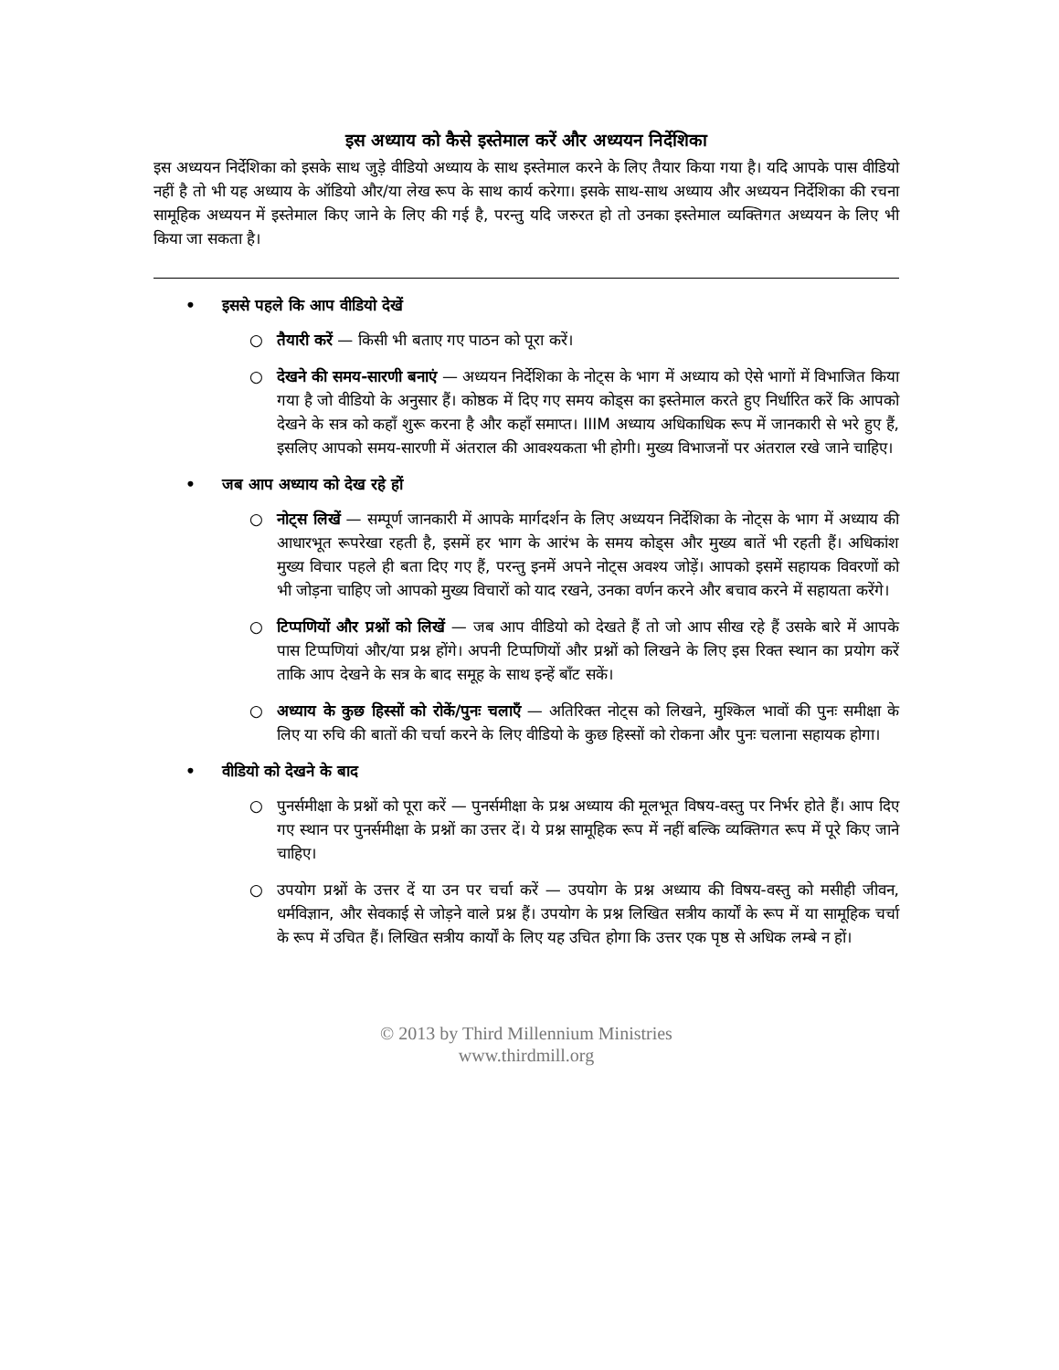इस अध्याय को कैसे इस्तेमाल करें और अध्ययन निर्देशिका
इस अध्ययन निर्देशिका को इसके साथ जुड़े वीडियो अध्याय के साथ इस्तेमाल करने के लिए तैयार किया गया है। यदि आपके पास वीडियो नहीं है तो भी यह अध्याय के ऑडियो और/या लेख रूप के साथ कार्य करेगा। इसके साथ-साथ अध्याय और अध्ययन निर्देशिका की रचना सामूहिक अध्ययन में इस्तेमाल किए जाने के लिए की गई है, परन्तु यदि जरुरत हो तो उनका इस्तेमाल व्यक्तिगत अध्ययन के लिए भी किया जा सकता है।
• इससे पहले कि आप वीडियो देखें
○ तैयारी करें — किसी भी बताए गए पाठन को पूरा करें।
○ देखने की समय-सारणी बनाएं — अध्ययन निर्देशिका के नोट्स के भाग में अध्याय को ऐसे भागों में विभाजित किया गया है जो वीडियो के अनुसार हैं। कोष्ठक में दिए गए समय कोड्स का इस्तेमाल करते हुए निर्धारित करें कि आपको देखने के सत्र को कहाँ शुरू करना है और कहाँ समाप्त। IIIM अध्याय अधिकाधिक रूप में जानकारी से भरे हुए हैं, इसलिए आपको समय-सारणी में अंतराल की आवश्यकता भी होगी। मुख्य विभाजनों पर अंतराल रखे जाने चाहिए।
• जब आप अध्याय को देख रहे हों
○ नोट्स लिखें — सम्पूर्ण जानकारी में आपके मार्गदर्शन के लिए अध्ययन निर्देशिका के नोट्स के भाग में अध्याय की आधारभूत रूपरेखा रहती है, इसमें हर भाग के आरंभ के समय कोड्स और मुख्य बातें भी रहती हैं। अधिकांश मुख्य विचार पहले ही बता दिए गए हैं, परन्तु इनमें अपने नोट्स अवश्य जोड़ें। आपको इसमें सहायक विवरणों को भी जोड़ना चाहिए जो आपको मुख्य विचारों को याद रखने, उनका वर्णन करने और बचाव करने में सहायता करेंगे।
○ टिप्पणियों और प्रश्नों को लिखें — जब आप वीडियो को देखते हैं तो जो आप सीख रहे हैं उसके बारे में आपके पास टिप्पणियां और/या प्रश्न होंगे। अपनी टिप्पणियों और प्रश्नों को लिखने के लिए इस रिक्त स्थान का प्रयोग करें ताकि आप देखने के सत्र के बाद समूह के साथ इन्हें बाँट सकें।
○ अध्याय के कुछ हिस्सों को रोकें/पुनः चलाएँ — अतिरिक्त नोट्स को लिखने, मुश्किल भावों की पुनः समीक्षा के लिए या रुचि की बातों की चर्चा करने के लिए वीडियो के कुछ हिस्सों को रोकना और पुनः चलाना सहायक होगा।
• वीडियो को देखने के बाद
○ पुनर्समीक्षा के प्रश्नों को पूरा करें — पुनर्समीक्षा के प्रश्न अध्याय की मूलभूत विषय-वस्तु पर निर्भर होते हैं। आप दिए गए स्थान पर पुनर्समीक्षा के प्रश्नों का उत्तर दें। ये प्रश्न सामूहिक रूप में नहीं बल्कि व्यक्तिगत रूप में पूरे किए जाने चाहिए।
○ उपयोग प्रश्नों के उत्तर दें या उन पर चर्चा करें — उपयोग के प्रश्न अध्याय की विषय-वस्तु को मसीही जीवन, धर्मविज्ञान, और सेवकाई से जोड़ने वाले प्रश्न हैं। उपयोग के प्रश्न लिखित सत्रीय कार्यों के रूप में या सामूहिक चर्चा के रूप में उचित हैं। लिखित सत्रीय कार्यों के लिए यह उचित होगा कि उत्तर एक पृष्ठ से अधिक लम्बे न हों।
© 2013 by Third Millennium Ministries
www.thirdmill.org